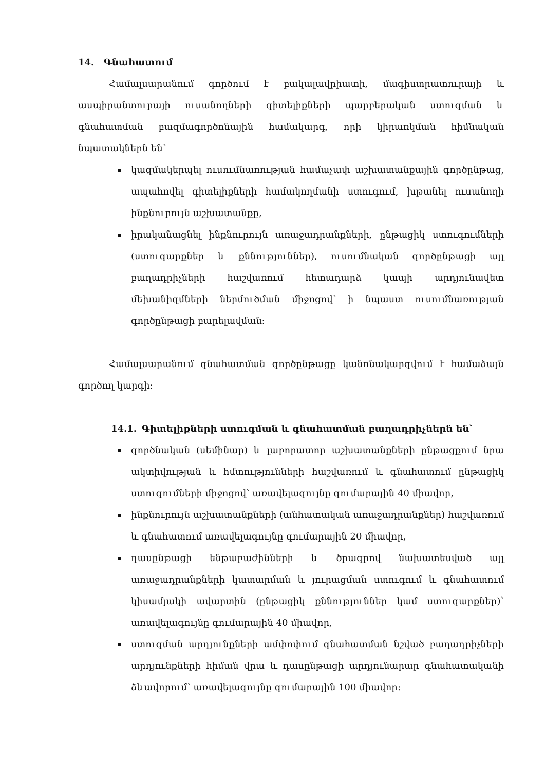14. Գնահատում
Համալսարանում գործում է բակալավրիատի, մագիստրատուրայի և ասպիրանտուրայի ուսանողների գիտելիքների պարբերական ստուգման և գնահատման բազմագործոնային համակարգ, որի կիրառկման հիմնական նպատակներն են՝
կազմակերպել ուսումնառության համաչափ աշխատանքային գործընթաց, ապահովել գիտելիքների համակողմանի ստուգում, խթանել ուսանողի ինքնուրույն աշխատանքը,
իրականացնել ինքնուրույն առաջադրանքների, ընթացիկ ստուգումների (ստուգարքներ և քննություններ), ուսումնական գործընթացի այլ բաղադրիչների հաշվառում հետադարձ կապի արդյունավետ մեխանիզմների ներմուծման միջոցով՝ ի նպաստ ուսումնառության գործընթացի բարելավման:
Համալսարանում գնահատման գործընթացը կանոնակարգվում է համաձայն գործող կարգի:
14.1. Գիտելիքների ստուգման և գնահատման բաղադրիչներն են՝
գործնական (սեմինար) և լաբորատոր աշխատանքների ընթացքում նրա ակտիվության և հմտությունների հաշվառում և գնահատում ընթացիկ ստուգումների միջոցով՝ առավելագույնը գումարային 40 միավոր,
ինքնուրույն աշխատանքների (անհատական առաջադրանքներ) հաշվառում և գնահատում առավելագույնը գումարային 20 միավոր,
դասընթացի ենթաբաժինների և ծրագրով նախատեսված այլ առաջադրանքների կատարման և յուրացման ստուգում և գնահատում կիսամյակի ավարտին (ընթացիկ քննություններ կամ ստուգարքներ)՝ առավելագույնը գումարային 40 միավոր,
ստուգման արդյունքների ամփոփում գնահատման նշված բաղադրիչների արդյունքների հիման վրա և դասընթացի արդյունարար գնահատականի ձևավորում՝ առավելագույնը գումարային 100 միավոր: